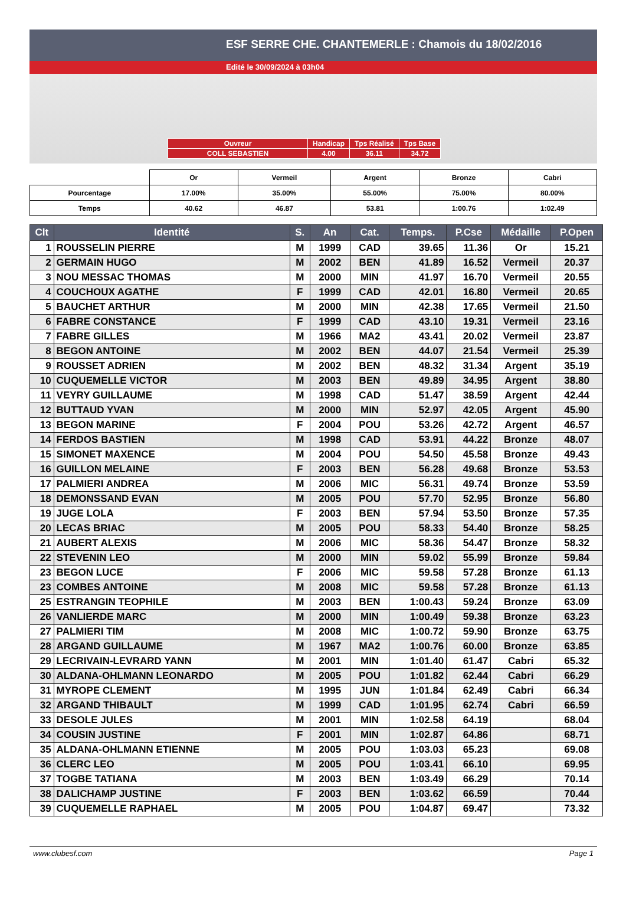ESF SERRE CHE. CHANTEMERLE : Chamois du 18/02/2016
Edité le 30/09/2024 à 03h04
| Ouvreur | Handicap | Tps Réalisé | Tps Base |
| COLL SEBASTIEN | 4.00 | 36.11 | 34.72 |
| | Or | Vermeil | Argent | Bronze | Cabri |
| Pourcentage | 17.00% | 35.00% | 55.00% | 75.00% | 80.00% |
| Temps | 40.62 | 46.87 | 53.81 | 1:00.76 | 1:02.49 |
| Clt | Identité | S. | An | Cat. | Temps. | P.Cse | Médaille | P.Open |
| --- | --- | --- | --- | --- | --- | --- | --- | --- |
| 1 | ROUSSELIN PIERRE | M | 1999 | CAD | 39.65 | 11.36 | Or | 15.21 |
| 2 | GERMAIN HUGO | M | 2002 | BEN | 41.89 | 16.52 | Vermeil | 20.37 |
| 3 | NOU MESSAC THOMAS | M | 2000 | MIN | 41.97 | 16.70 | Vermeil | 20.55 |
| 4 | COUCHOUX AGATHE | F | 1999 | CAD | 42.01 | 16.80 | Vermeil | 20.65 |
| 5 | BAUCHET ARTHUR | M | 2000 | MIN | 42.38 | 17.65 | Vermeil | 21.50 |
| 6 | FABRE CONSTANCE | F | 1999 | CAD | 43.10 | 19.31 | Vermeil | 23.16 |
| 7 | FABRE GILLES | M | 1966 | MA2 | 43.41 | 20.02 | Vermeil | 23.87 |
| 8 | BEGON ANTOINE | M | 2002 | BEN | 44.07 | 21.54 | Vermeil | 25.39 |
| 9 | ROUSSET ADRIEN | M | 2002 | BEN | 48.32 | 31.34 | Argent | 35.19 |
| 10 | CUQUEMELLE VICTOR | M | 2003 | BEN | 49.89 | 34.95 | Argent | 38.80 |
| 11 | VEYRY GUILLAUME | M | 1998 | CAD | 51.47 | 38.59 | Argent | 42.44 |
| 12 | BUTTAUD YVAN | M | 2000 | MIN | 52.97 | 42.05 | Argent | 45.90 |
| 13 | BEGON MARINE | F | 2004 | POU | 53.26 | 42.72 | Argent | 46.57 |
| 14 | FERDOS BASTIEN | M | 1998 | CAD | 53.91 | 44.22 | Bronze | 48.07 |
| 15 | SIMONET MAXENCE | M | 2004 | POU | 54.50 | 45.58 | Bronze | 49.43 |
| 16 | GUILLON MELAINE | F | 2003 | BEN | 56.28 | 49.68 | Bronze | 53.53 |
| 17 | PALMIERI ANDREA | M | 2006 | MIC | 56.31 | 49.74 | Bronze | 53.59 |
| 18 | DEMONSSAND EVAN | M | 2005 | POU | 57.70 | 52.95 | Bronze | 56.80 |
| 19 | JUGE LOLA | F | 2003 | BEN | 57.94 | 53.50 | Bronze | 57.35 |
| 20 | LECAS BRIAC | M | 2005 | POU | 58.33 | 54.40 | Bronze | 58.25 |
| 21 | AUBERT ALEXIS | M | 2006 | MIC | 58.36 | 54.47 | Bronze | 58.32 |
| 22 | STEVENIN LEO | M | 2000 | MIN | 59.02 | 55.99 | Bronze | 59.84 |
| 23 | BEGON LUCE | F | 2006 | MIC | 59.58 | 57.28 | Bronze | 61.13 |
| 23 | COMBES ANTOINE | M | 2008 | MIC | 59.58 | 57.28 | Bronze | 61.13 |
| 25 | ESTRANGIN TEOPHILE | M | 2003 | BEN | 1:00.43 | 59.24 | Bronze | 63.09 |
| 26 | VANLIERDE MARC | M | 2000 | MIN | 1:00.49 | 59.38 | Bronze | 63.23 |
| 27 | PALMIERI TIM | M | 2008 | MIC | 1:00.72 | 59.90 | Bronze | 63.75 |
| 28 | ARGAND GUILLAUME | M | 1967 | MA2 | 1:00.76 | 60.00 | Bronze | 63.85 |
| 29 | LECRIVAIN-LEVRARD YANN | M | 2001 | MIN | 1:01.40 | 61.47 | Cabri | 65.32 |
| 30 | ALDANA-OHLMANN LEONARDO | M | 2005 | POU | 1:01.82 | 62.44 | Cabri | 66.29 |
| 31 | MYROPE CLEMENT | M | 1995 | JUN | 1:01.84 | 62.49 | Cabri | 66.34 |
| 32 | ARGAND THIBAULT | M | 1999 | CAD | 1:01.95 | 62.74 | Cabri | 66.59 |
| 33 | DESOLE JULES | M | 2001 | MIN | 1:02.58 | 64.19 | | 68.04 |
| 34 | COUSIN JUSTINE | F | 2001 | MIN | 1:02.87 | 64.86 | | 68.71 |
| 35 | ALDANA-OHLMANN ETIENNE | M | 2005 | POU | 1:03.03 | 65.23 | | 69.08 |
| 36 | CLERC LEO | M | 2005 | POU | 1:03.41 | 66.10 | | 69.95 |
| 37 | TOGBE TATIANA | M | 2003 | BEN | 1:03.49 | 66.29 | | 70.14 |
| 38 | DALICHAMP JUSTINE | F | 2003 | BEN | 1:03.62 | 66.59 | | 70.44 |
| 39 | CUQUEMELLE RAPHAEL | M | 2005 | POU | 1:04.87 | 69.47 | | 73.32 |
www.clubesf.com Page 1